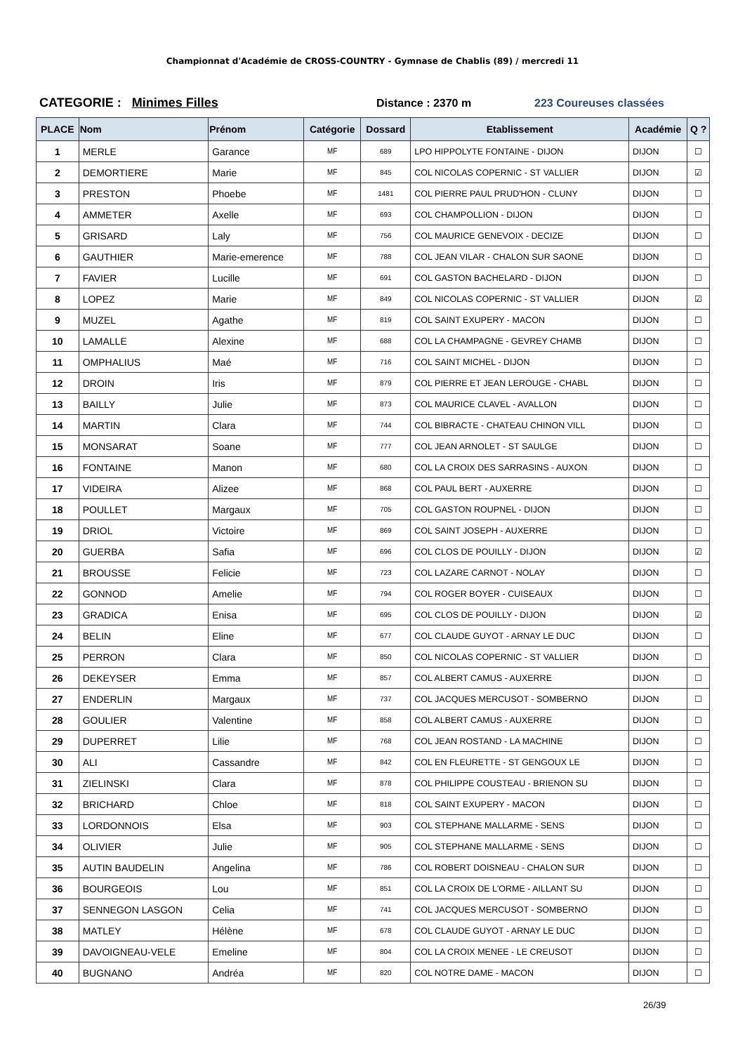Championnat d'Académie de CROSS-COUNTRY - Gymnase de Chablis (89) / mercredi 11
CATEGORIE : Minimes Filles Distance : 2370 m 223 Coureuses classées
| PLACE | Nom | Prénom | Catégorie | Dossard | Etablissement | Académie | Q ? |
| --- | --- | --- | --- | --- | --- | --- | --- |
| 1 | MERLE | Garance | MF | 689 | LPO HIPPOLYTE FONTAINE - DIJON | DIJON | ☐ |
| 2 | DEMORTIERE | Marie | MF | 845 | COL NICOLAS COPERNIC - ST VALLIER | DIJON | ☑ |
| 3 | PRESTON | Phoebe | MF | 1481 | COL PIERRE PAUL PRUD'HON - CLUNY | DIJON | ☐ |
| 4 | AMMETER | Axelle | MF | 693 | COL CHAMPOLLION - DIJON | DIJON | ☐ |
| 5 | GRISARD | Laly | MF | 756 | COL MAURICE GENEVOIX - DECIZE | DIJON | ☐ |
| 6 | GAUTHIER | Marie-emerence | MF | 788 | COL JEAN VILAR - CHALON SUR SAONE | DIJON | ☐ |
| 7 | FAVIER | Lucille | MF | 691 | COL GASTON BACHELARD - DIJON | DIJON | ☐ |
| 8 | LOPEZ | Marie | MF | 849 | COL NICOLAS COPERNIC - ST VALLIER | DIJON | ☑ |
| 9 | MUZEL | Agathe | MF | 819 | COL SAINT EXUPERY - MACON | DIJON | ☐ |
| 10 | LAMALLE | Alexine | MF | 688 | COL LA CHAMPAGNE - GEVREY CHAMB | DIJON | ☐ |
| 11 | OMPHALIUS | Maé | MF | 716 | COL SAINT MICHEL - DIJON | DIJON | ☐ |
| 12 | DROIN | Iris | MF | 879 | COL PIERRE ET JEAN LEROUGE - CHABL | DIJON | ☐ |
| 13 | BAILLY | Julie | MF | 873 | COL MAURICE CLAVEL - AVALLON | DIJON | ☐ |
| 14 | MARTIN | Clara | MF | 744 | COL BIBRACTE - CHATEAU CHINON VILL | DIJON | ☐ |
| 15 | MONSARAT | Soane | MF | 777 | COL JEAN ARNOLET - ST SAULGE | DIJON | ☐ |
| 16 | FONTAINE | Manon | MF | 680 | COL LA CROIX DES SARRASINS - AUXON | DIJON | ☐ |
| 17 | VIDEIRA | Alizee | MF | 868 | COL PAUL BERT - AUXERRE | DIJON | ☐ |
| 18 | POULLET | Margaux | MF | 705 | COL GASTON ROUPNEL - DIJON | DIJON | ☐ |
| 19 | DRIOL | Victoire | MF | 869 | COL SAINT JOSEPH - AUXERRE | DIJON | ☐ |
| 20 | GUERBA | Safia | MF | 696 | COL CLOS DE POUILLY - DIJON | DIJON | ☑ |
| 21 | BROUSSE | Felicie | MF | 723 | COL LAZARE CARNOT - NOLAY | DIJON | ☐ |
| 22 | GONNOD | Amelie | MF | 794 | COL ROGER BOYER - CUISEAUX | DIJON | ☐ |
| 23 | GRADICA | Enisa | MF | 695 | COL CLOS DE POUILLY - DIJON | DIJON | ☑ |
| 24 | BELIN | Eline | MF | 677 | COL CLAUDE GUYOT - ARNAY LE DUC | DIJON | ☐ |
| 25 | PERRON | Clara | MF | 850 | COL NICOLAS COPERNIC - ST VALLIER | DIJON | ☐ |
| 26 | DEKEYSER | Emma | MF | 857 | COL ALBERT CAMUS - AUXERRE | DIJON | ☐ |
| 27 | ENDERLIN | Margaux | MF | 737 | COL JACQUES MERCUSOT - SOMBERNO | DIJON | ☐ |
| 28 | GOULIER | Valentine | MF | 858 | COL ALBERT CAMUS - AUXERRE | DIJON | ☐ |
| 29 | DUPERRET | Lilie | MF | 768 | COL JEAN ROSTAND - LA MACHINE | DIJON | ☐ |
| 30 | ALI | Cassandre | MF | 842 | COL EN FLEURETTE - ST GENGOUX LE | DIJON | ☐ |
| 31 | ZIELINSKI | Clara | MF | 878 | COL PHILIPPE COUSTEAU - BRIENON SU | DIJON | ☐ |
| 32 | BRICHARD | Chloe | MF | 818 | COL SAINT EXUPERY - MACON | DIJON | ☐ |
| 33 | LORDONNOIS | Elsa | MF | 903 | COL STEPHANE MALLARME - SENS | DIJON | ☐ |
| 34 | OLIVIER | Julie | MF | 905 | COL STEPHANE MALLARME - SENS | DIJON | ☐ |
| 35 | AUTIN BAUDELIN | Angelina | MF | 786 | COL ROBERT DOISNEAU - CHALON SUR | DIJON | ☐ |
| 36 | BOURGEOIS | Lou | MF | 851 | COL LA CROIX DE L'ORME - AILLANT SU | DIJON | ☐ |
| 37 | SENNEGON LASGON | Celia | MF | 741 | COL JACQUES MERCUSOT - SOMBERNO | DIJON | ☐ |
| 38 | MATLEY | Hélène | MF | 678 | COL CLAUDE GUYOT - ARNAY LE DUC | DIJON | ☐ |
| 39 | DAVOIGNEAU-VELE | Emeline | MF | 804 | COL LA CROIX MENEE - LE CREUSOT | DIJON | ☐ |
| 40 | BUGNANO | Andréa | MF | 820 | COL NOTRE DAME - MACON | DIJON | ☐ |
26/39